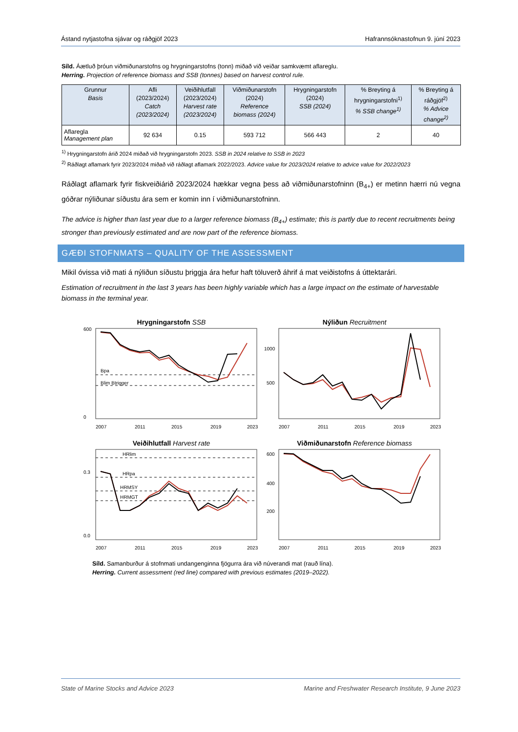Ástand nytjastofna sjávar og ráðgjöf 2023 Hafrannsóknastofnun 9. júní 2023
Síld. Áætluð þróun viðmiðunarstofns og hrygningarstofns (tonn) miðað við veiðar samkvæmt aflareglu.
Herring. Projection of reference biomass and SSB (tonnes) based on harvest control rule.
| Grunnur Basis | Afli (2023/2024) Catch (2023/2024) | Veiðihlutfall (2023/2024) Harvest rate (2023/2024) | Viðmiðunarstofn (2024) Reference biomass (2024) | Hrygningarstofn (2024) SSB (2024) | % Breyting á hrygningarstofni<sup>1)</sup> % SSB change<sup>1)</sup> | % Breyting á ráðgjöf<sup>2)</sup> % Advice change<sup>2)</sup> |
| --- | --- | --- | --- | --- | --- | --- |
| Aflaregla Management plan | 92 634 | 0.15 | 593 712 | 566 443 | 2 | 40 |
<sup>1)</sup> Hrygningarstofn árið 2024 miðað við hrygningarstofn 2023. SSB in 2024 relative to SSB in 2023
<sup>2)</sup> Ráðlagt aflamark fyrir 2023/2024 miðað við ráðlagt aflamark 2022/2023. Advice value for 2023/2024 relative to advice value for 2022/2023
Ráðlagt aflamark fyrir fiskveiðiárið 2023/2024 hækkar vegna þess að viðmiðunarstofninn (B<sub>4+</sub>) er metinn hærri nú vegna góðrar nýliðunar síðustu ára sem er komin inn í viðmiðunarstofninn.
The advice is higher than last year due to a larger reference biomass (B<sub>4+</sub>) estimate; this is partly due to recent recruitments being stronger than previously estimated and are now part of the reference biomass.
GÆÐI STOFNMATS – QUALITY OF THE ASSESSMENT
Mikil óvissa við mati á nýliðun síðustu þriggja ára hefur haft töluverð áhrif á mat veiðistofns á úttektarári.
Estimation of recruitment in the last 3 years has been highly variable which has a large impact on the estimate of harvestable biomass in the terminal year.
Hrygningarstofn SSB
600
0
Bpa
Blim Btrigger
2007
2011
2015
2019
2023
Nýliðun Recruitment
1000
500
2007
2011
2015
2019
2023
Veiðihlutfall Harvest rate
0.3
0.0
HRlim
HRpa
HRMSY
HRMGT
2007
2011
2015
2019
2023
Viðmiðunarstofn Reference biomass
600
400
200
2007
2011
2015
2019
2023
Síld. Samanburður á stofnmati undangenginna fjögurra ára við núverandi mat (rauð lína).
Herring. Current assessment (red line) compared with previous estimates (2019–2022).
State of Marine Stocks and Advice 2023 Marine and Freshwater Research Institute, 9 June 2023